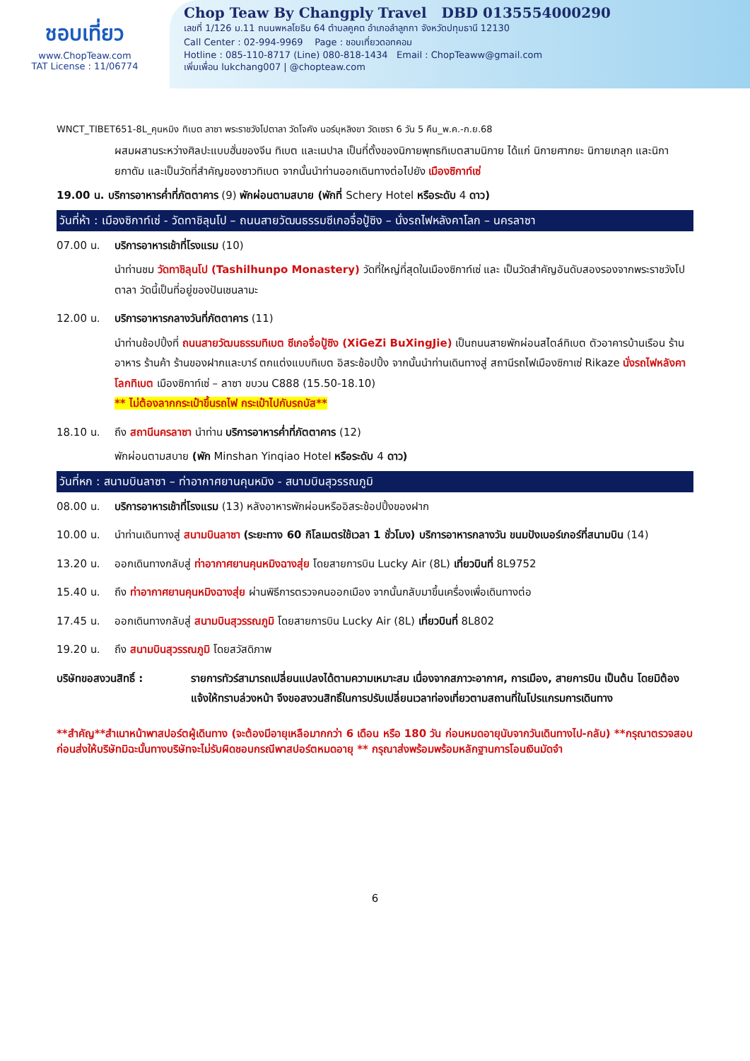ชอบเที่ยว
www.ChopTeaw.com
TAT License : 11/06774
Chop Teaw By Changply Travel DBD 0135554000290
เลขที่ 1/126 ม.11 ถนนพหลโยธิน 64 ตำบลคูคต อำเภอลำลูกกา จังหวัดปทุมธานี 12130
Call Center : 02-994-9969 Page : ชอบเที่ยวดอทคอม
Hotline : 085-110-8717 (Line) 080-818-1434 Email : ChopTeaww@gmail.com
เพิ่มเพื่อน lukchang007 | @chopteaw.com
WNCT_TIBET651-8L_คุนหมิง ทิเบต ลาซา พระราชวังโปตาลา วัดโจคัง นอร์บุหลิงขา วัดเซรา 6 วัน 5 คืน_พ.ค.-ก.ย.68
ผสมผสานระหว่างศิลปะแบบฮั่นของจีน ทิเบต และเนปาล เป็นที่ตั้งของนิกายพุทธทิเบตสามนิกาย ได้แก่ นิกายศากยะ นิกายเกลุก และนิกายกาดัม และเป็นวัดที่สำคัญของชาวทิเบต จากนั้นนำท่านออกเดินทางต่อไปยัง เมืองซิกาท์เซ่
19.00 น. บริการอาหารค่ำที่ภัตตาคาร (9) พักผ่อนตามสบาย (พักที่ Schery Hotel หรือระดับ 4 ดาว)
วันที่ห้า : เมืองซิกาท์เซ่ - วัดทาชิลุนโป – ถนนสายวัฒนธรรมซีเกอจื่อปู้ซิง – นั่งรถไฟหลังคาโลก – นครลาซา
07.00 น. บริการอาหารเช้าที่โรงแรม (10)
นำท่านชม วัดทาชิลุนโป (Tashilhunpo Monastery) วัดที่ใหญ่ที่สุดในเมืองซิกาท์เซ่ และ เป็นวัดสำคัญอันดับสองรองจากพระราชวังโปตาลา วัดนี้เป็นที่อยู่ของปันเชนลามะ
12.00 น. บริการอาหารกลางวันที่ภัตตาคาร (11)
นำท่านช้อปปิ้งที่ ถนนสายวัฒนธรรมทิเบต ซีเกอจื่อปู้ซิง (XiGeZi BuXingJie) เป็นถนนสายพักผ่อนสไตล์ทิเบต ตัวอาคารบ้านเรือน ร้านอาหาร ร้านค้า ร้านของฝากและบาร์ ตกแต่งแบบทิเบต อิสระช้อปปิ้ง จากนั้นนำท่านเดินทางสู่ สถานีรถไฟเมืองซิกาเซ่ Rikaze นั่งรถไฟหลังคาโลกทิเบต เมืองซิกาท์เซ่ – ลาซา ขบวน C888 (15.50-18.10)
** ไม่ต้องลากกระเป๋าขึ้นรถไฟ กระเป๋าไปกับรถบัส**
18.10 น. ถึง สถานีนครลาซา นำท่าน บริการอาหารค่ำที่ภัตตาคาร (12)
พักผ่อนตามสบาย (พัก Minshan Yinqiao Hotel หรือระดับ 4 ดาว)
วันที่หก : สนามบินลาซา – ท่าอากาศยานคุนหมิง - สนามบินสุวรรณภูมิ
08.00 น. บริการอาหารเช้าที่โรงแรม (13) หลังอาหารพักผ่อนหรืออิสระช้อปปิ้งของฝาก
10.00 น. นำท่านเดินทางสู่ สนามบินลาซา (ระยะทาง 60 กิโลเมตรใช้เวลา 1 ชั่วโมง) บริการอาหารกลางวัน ขนมปังเบอร์เกอร์ที่สนามบิน (14)
13.20 น. ออกเดินทางกลับสู่ ท่าอากาศยานคุนหมิงฉางสุ่ย โดยสายการบิน Lucky Air (8L) เที่ยวบินที่ 8L9752
15.40 น. ถึง ท่าอากาศยานคุนหมิงฉางสุ่ย ผ่านพิธีการตรวจคนออกเมือง จากนั้นกลับมาขึ้นเครื่องเพื่อเดินทางต่อ
17.45 น. ออกเดินทางกลับสู่ สนามบินสุวรรณภูมิ โดยสายการบิน Lucky Air (8L) เที่ยวบินที่ 8L802
19.20 น. ถึง สนามบินสุวรรณภูมิ โดยสวัสดิภาพ
บริษัทขอสงวนสิทธิ์ : รายการทัวร์สามารถเปลี่ยนแปลงได้ตามความเหมาะสม เนื่องจากสภาวะอากาศ, การเมือง, สายการบิน เป็นต้น โดยมิต้องแจ้งให้ทราบล่วงหน้า จึงขอสงวนสิทธิ์ในการปรับเปลี่ยนเวลาท่องเที่ยวตามสถานที่ในโปรแกรมการเดินทาง
**สำคัญ**สำเนาหน้าพาสปอร์ตผู้เดินทาง (จะต้องมีอายุเหลือมากกว่า 6 เดือน หรือ 180 วัน ก่อนหมดอายุนับจากวันเดินทางไป-กลับ) **กรุณาตรวจสอบก่อนส่งให้บริษัทมิฉะนั้นทางบริษัทจะไม่รับผิดชอบกรณีพาสปอร์ตหมดอายุ ** กรุณาส่งพร้อมพร้อมหลักฐานการโอนเงินมัดจำ
6